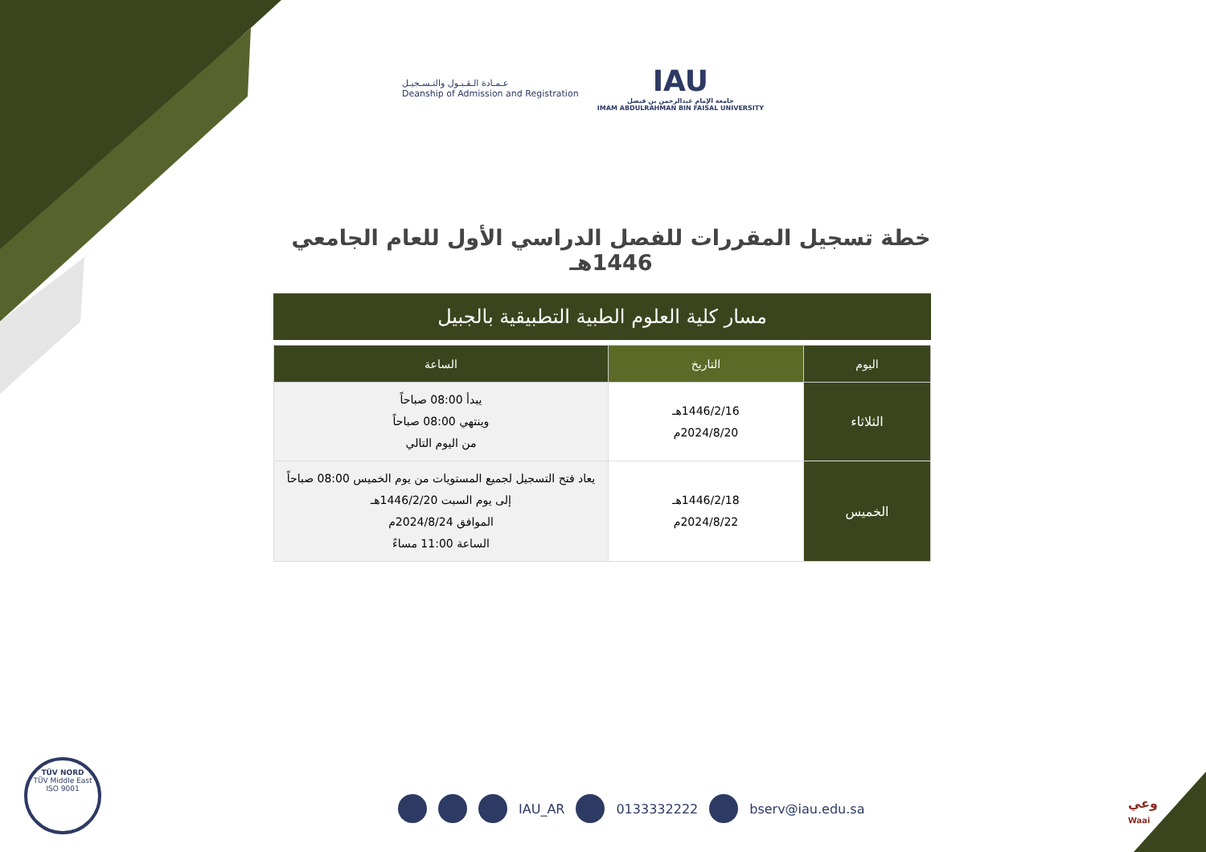عـمـادة الـقـبـول والتـسـجيـل
Deanship of Admission and Registration
IAU
جامعة الإمام عبدالرحمن بن فيصل
IMAM ABDULRAHMAN BIN FAISAL UNIVERSITY
خطة تسجيل المقررات للفصل الدراسي الأول للعام الجامعي 1446هـ
مسار كلية العلوم الطبية التطبيقية بالجبيل
| اليوم | التاريخ | الساعة |
| --- | --- | --- |
| الثلاثاء | 1446/2/16هـ 2024/8/20م | يبدأ 08:00 صباحاً وينتهي 08:00 صباحاً من اليوم التالي |
| الخميس | 1446/2/18هـ 2024/8/22م | يعاد فتح التسجيل لجميع المستويات من يوم الخميس 08:00 صباحاً إلى يوم السبت 1446/2/20هـ الموافق 2024/8/24م الساعة 11:00 مساءً |
TÜV NORD
TÜV Middle East
ISO 9001
IAU_AR 0133332222 bserv@iau.edu.sa
وعي
Waai